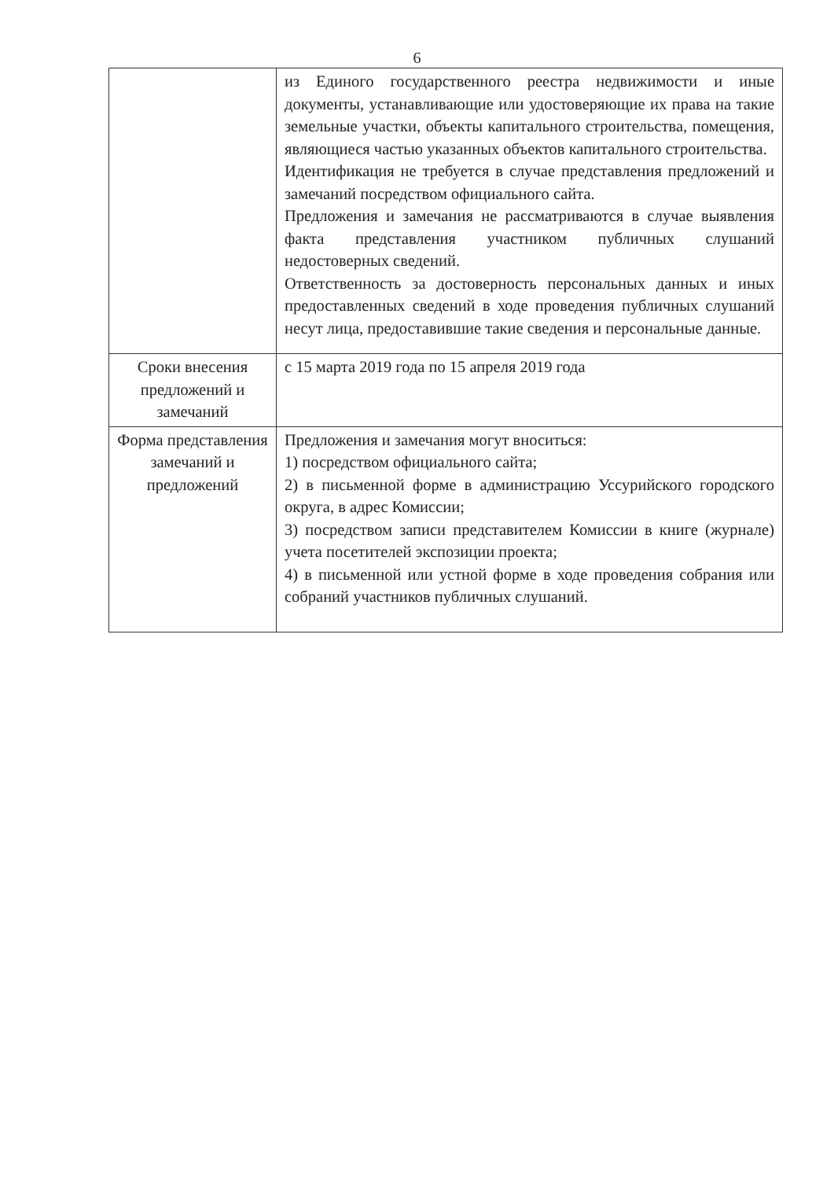6
| | из Единого государственного реестра недвижимости и иные документы, устанавливающие или удостоверяющие их права на такие земельные участки, объекты капитального строительства, помещения, являющиеся частью указанных объектов капитального строительства. Идентификация не требуется в случае представления предложений и замечаний посредством официального сайта. Предложения и замечания не рассматриваются в случае выявления факта представления участником публичных слушаний недостоверных сведений. Ответственность за достоверность персональных данных и иных предоставленных сведений в ходе проведения публичных слушаний несут лица, предоставившие такие сведения и персональные данные. |
| Сроки внесения предложений и замечаний | с 15 марта 2019 года по 15 апреля 2019 года |
| Форма представления замечаний и предложений | Предложения и замечания могут вноситься: 1) посредством официального сайта; 2) в письменной форме в администрацию Уссурийского городского округа, в адрес Комиссии; 3) посредством записи представителем Комиссии в книге (журнале) учета посетителей экспозиции проекта; 4) в письменной или устной форме в ходе проведения собрания или собраний участников публичных слушаний. |